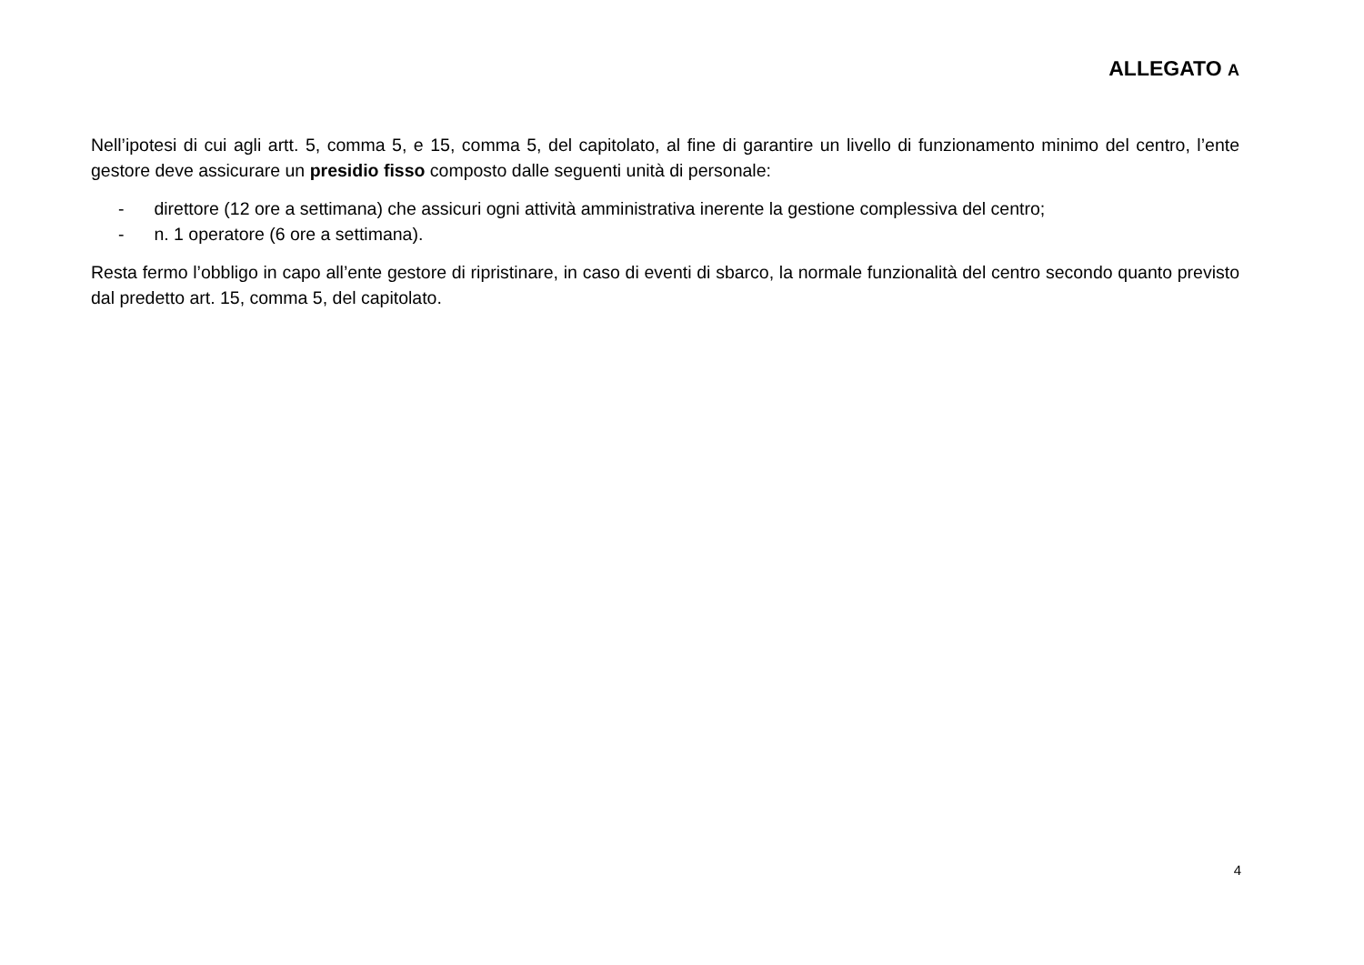ALLEGATO A
Nell’ipotesi di cui agli artt. 5, comma 5, e 15, comma 5, del capitolato, al fine di garantire un livello di funzionamento minimo del centro, l’ente gestore deve assicurare un presidio fisso composto dalle seguenti unità di personale:
- direttore (12 ore a settimana) che assicuri ogni attività amministrativa inerente la gestione complessiva del centro;
- n. 1 operatore (6 ore a settimana).
Resta fermo l’obbligo in capo all’ente gestore di ripristinare, in caso di eventi di sbarco, la normale funzionalità del centro secondo quanto previsto dal predetto art. 15, comma 5, del capitolato.
4